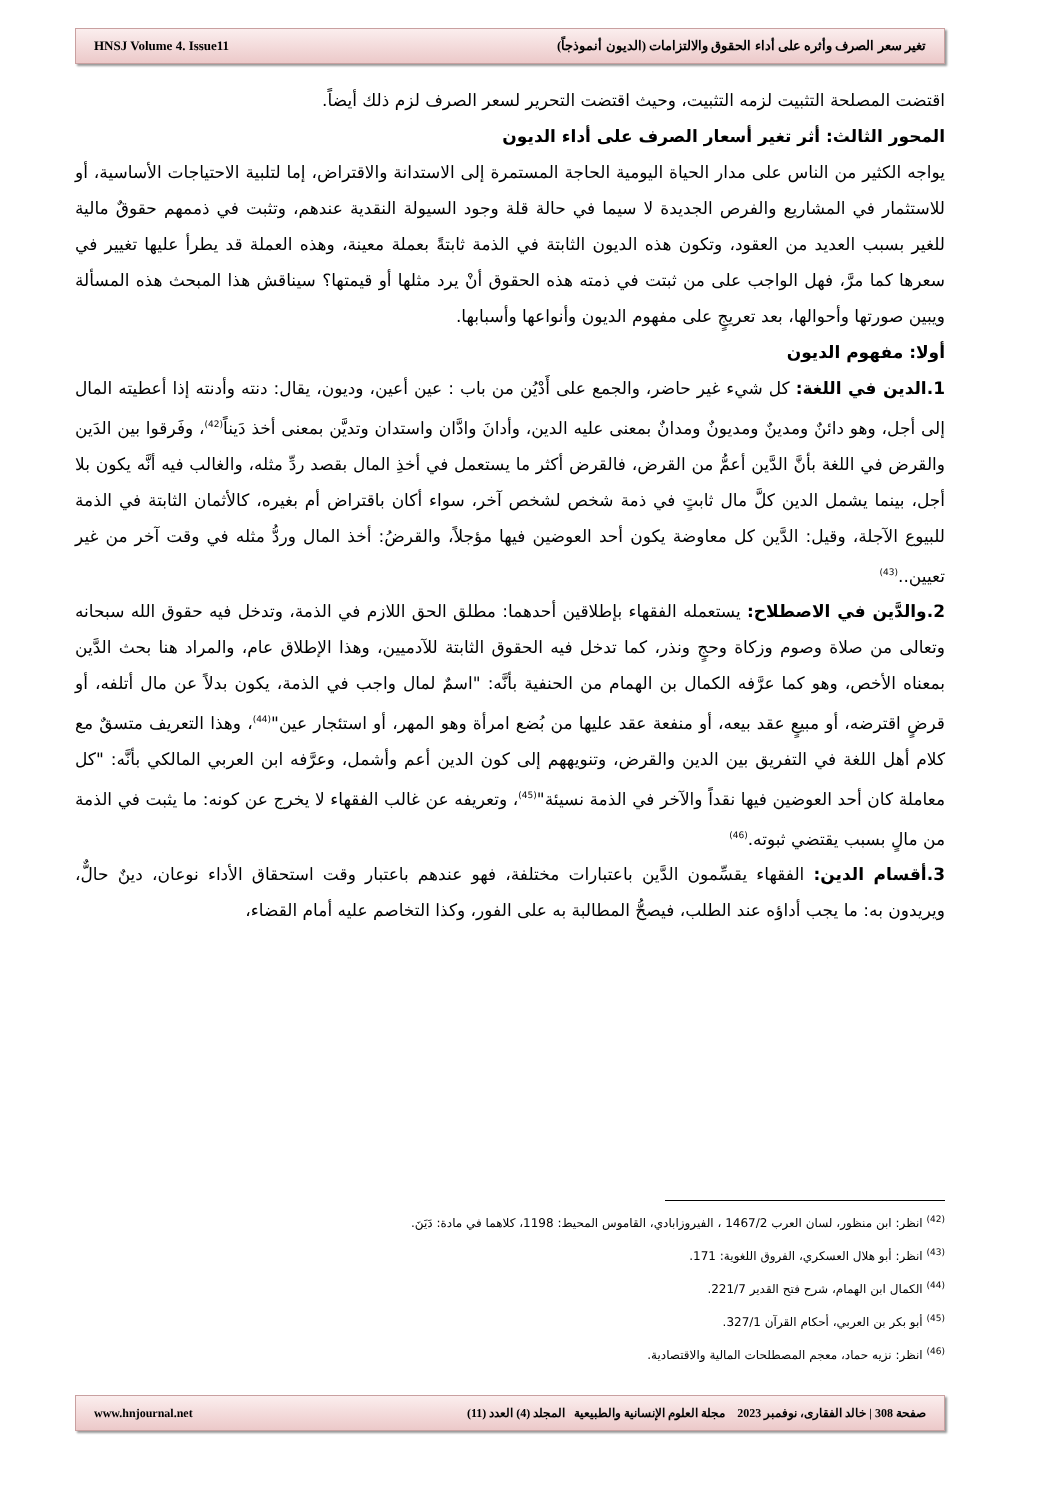HNSJ Volume 4. Issue11 تغير سعر الصرف وأثره على أداء الحقوق والالتزامات (الديون أنموذجاً)
اقتضت المصلحة التثبيت لزمه التثبيت، وحيث اقتضت التحرير لسعر الصرف لزم ذلك أيضاً.
المحور الثالث: أثر تغير أسعار الصرف على أداء الديون
يواجه الكثير من الناس على مدار الحياة اليومية الحاجة المستمرة إلى الاستدانة والاقتراض، إما لتلبية الاحتياجات الأساسية، أو للاستثمار في المشاريع والفرص الجديدة لا سيما في حالة قلة وجود السيولة النقدية عندهم، وتثبت في ذممهم حقوقٌ مالية للغير بسبب العديد من العقود، وتكون هذه الديون الثابتة في الذمة ثابتةً بعملة معينة، وهذه العملة قد يطرأ عليها تغيير في سعرها كما مرَّ، فهل الواجب على من ثبتت في ذمته هذه الحقوق أنْ يرد مثلها أو قيمتها؟ سيناقش هذا المبحث هذه المسألة ويبين صورتها وأحوالها، بعد تعريجٍ على مفهوم الديون وأنواعها وأسبابها.
أولا: مفهوم الديون
1.الدين في اللغة: كل شيء غير حاضر، والجمع على أَدْيُن من باب : عين أعين، وديون، يقال: دنته وأدنته إذا أعطيته المال إلى أجل، وهو دائنٌ ومدينٌ ومديونٌ ومدانٌ بمعنى عليه الدين، وأدانَ وادَّان واستدان وتديَّن بمعنى أخذ دَيناً<sup>(42)</sup>، وفَرقوا بين الدَين والقرض في اللغة بأنَّ الدَّين أعمُّ من القرض، فالقرض أكثر ما يستعمل في أخذِ المال بقصد ردِّ مثله، والغالب فيه أنَّه يكون بلا أجل، بينما يشمل الدين كلَّ مال ثابتٍ في ذمة شخص لشخص آخر، سواء أكان باقتراض أم بغيره، كالأثمان الثابتة في الذمة للبيوع الآجلة، وقيل: الدَّين كل معاوضة يكون أحد العوضين فيها مؤجلاً، والقرضُ: أخذ المال وردُّ مثله في وقت آخر من غير تعيين..<sup>(43)</sup>
2.والدَّين في الاصطلاح: يستعمله الفقهاء بإطلاقين أحدهما: مطلق الحق اللازم في الذمة، وتدخل فيه حقوق الله سبحانه وتعالى من صلاة وصوم وزكاة وحجٍ ونذر، كما تدخل فيه الحقوق الثابتة للآدميين، وهذا الإطلاق عام، والمراد هنا بحث الدَّين بمعناه الأخص، وهو كما عرَّفه الكمال بن الهمام من الحنفية بأنَّه: "اسمٌ لمال واجب في الذمة، يكون بدلاً عن مال أتلفه، أو قرضٍ اقترضه، أو مبيعٍ عقد بيعه، أو منفعة عقد عليها من بُضع امرأة وهو المهر، أو استئجار عين"<sup>(44)</sup>، وهذا التعريف متسقٌ مع كلام أهل اللغة في التفريق بين الدين والقرض، وتنويههم إلى كون الدين أعم وأشمل، وعرَّفه ابن العربي المالكي بأنَّه: "كل معاملة كان أحد العوضين فيها نقداً والآخر في الذمة نسيئة"<sup>(45)</sup>، وتعريفه عن غالب الفقهاء لا يخرج عن كونه: ما يثبت في الذمة من مالٍ بسبب يقتضي ثبوته.<sup>(46)</sup>
3.أقسام الدين: الفقهاء يقسِّمون الدَّين باعتبارات مختلفة، فهو عندهم باعتبار وقت استحقاق الأداء نوعان، دينٌ حالٌّ، ويريدون به: ما يجب أداؤه عند الطلب، فيصحُّ المطالبة به على الفور، وكذا التخاصم عليه أمام القضاء،
<sup>(42)</sup> انظر: ابن منظور، لسان العرب 1467/2 ، الفيروزابادي، القاموس المحيط: 1198، كلاهما في مادة: دَيَنَ.
<sup>(43)</sup> انظر: أبو هلال العسكري، الفروق اللغوية: 171.
<sup>(44)</sup> الكمال ابن الهمام، شرح فتح القدير 221/7.
<sup>(45)</sup> أبو بكر بن العربي، أحكام القرآن 327/1.
<sup>(46)</sup> انظر: نزيه حماد، معجم المصطلحات المالية والاقتصادية.
www.hnjournal.net صفحة 308 | خالد الفقارى، نوفمبر 2023 مجلة العلوم الإنسانية والطبيعية المجلد (4) العدد (11)